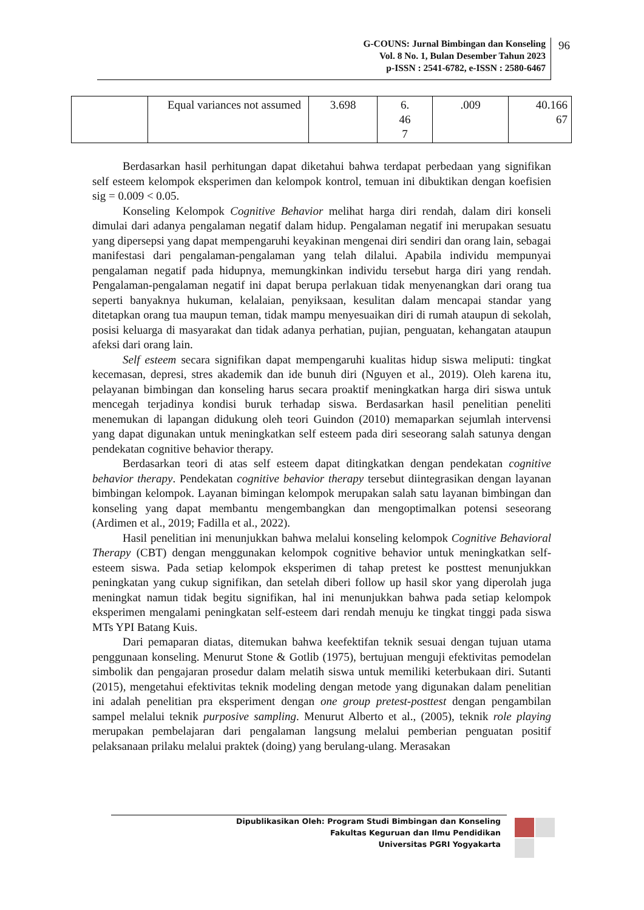G-COUNS: Jurnal Bimbingan dan Konseling
Vol. 8 No. 1, Bulan Desember Tahun 2023
p-ISSN : 2541-6782, e-ISSN : 2580-6467
96
| | Equal variances not assumed | 3.698 | 6. 46 7 | .009 | 40.166 67 |
Berdasarkan hasil perhitungan dapat diketahui bahwa terdapat perbedaan yang signifikan self esteem kelompok eksperimen dan kelompok kontrol, temuan ini dibuktikan dengan koefisien sig = 0.009 < 0.05.
Konseling Kelompok Cognitive Behavior melihat harga diri rendah, dalam diri konseli dimulai dari adanya pengalaman negatif dalam hidup. Pengalaman negatif ini merupakan sesuatu yang dipersepsi yang dapat mempengaruhi keyakinan mengenai diri sendiri dan orang lain, sebagai manifestasi dari pengalaman-pengalaman yang telah dilalui. Apabila individu mempunyai pengalaman negatif pada hidupnya, memungkinkan individu tersebut harga diri yang rendah. Pengalaman-pengalaman negatif ini dapat berupa perlakuan tidak menyenangkan dari orang tua seperti banyaknya hukuman, kelalaian, penyiksaan, kesulitan dalam mencapai standar yang ditetapkan orang tua maupun teman, tidak mampu menyesuaikan diri di rumah ataupun di sekolah, posisi keluarga di masyarakat dan tidak adanya perhatian, pujian, penguatan, kehangatan ataupun afeksi dari orang lain.
Self esteem secara signifikan dapat mempengaruhi kualitas hidup siswa meliputi: tingkat kecemasan, depresi, stres akademik dan ide bunuh diri (Nguyen et al., 2019). Oleh karena itu, pelayanan bimbingan dan konseling harus secara proaktif meningkatkan harga diri siswa untuk mencegah terjadinya kondisi buruk terhadap siswa. Berdasarkan hasil penelitian peneliti menemukan di lapangan didukung oleh teori Guindon (2010) memaparkan sejumlah intervensi yang dapat digunakan untuk meningkatkan self esteem pada diri seseorang salah satunya dengan pendekatan cognitive behavior therapy.
Berdasarkan teori di atas self esteem dapat ditingkatkan dengan pendekatan cognitive behavior therapy. Pendekatan cognitive behavior therapy tersebut diintegrasikan dengan layanan bimbingan kelompok. Layanan bimingan kelompok merupakan salah satu layanan bimbingan dan konseling yang dapat membantu mengembangkan dan mengoptimalkan potensi seseorang (Ardimen et al., 2019; Fadilla et al., 2022).
Hasil penelitian ini menunjukkan bahwa melalui konseling kelompok Cognitive Behavioral Therapy (CBT) dengan menggunakan kelompok cognitive behavior untuk meningkatkan self-esteem siswa. Pada setiap kelompok eksperimen di tahap pretest ke posttest menunjukkan peningkatan yang cukup signifikan, dan setelah diberi follow up hasil skor yang diperolah juga meningkat namun tidak begitu signifikan, hal ini menunjukkan bahwa pada setiap kelompok eksperimen mengalami peningkatan self-esteem dari rendah menuju ke tingkat tinggi pada siswa MTs YPI Batang Kuis.
Dari pemaparan diatas, ditemukan bahwa keefektifan teknik sesuai dengan tujuan utama penggunaan konseling. Menurut Stone & Gotlib (1975), bertujuan menguji efektivitas pemodelan simbolik dan pengajaran prosedur dalam melatih siswa untuk memiliki keterbukaan diri. Sutanti (2015), mengetahui efektivitas teknik modeling dengan metode yang digunakan dalam penelitian ini adalah penelitian pra eksperiment dengan one group pretest-posttest dengan pengambilan sampel melalui teknik purposive sampling. Menurut Alberto et al., (2005), teknik role playing merupakan pembelajaran dari pengalaman langsung melalui pemberian penguatan positif pelaksanaan prilaku melalui praktek (doing) yang berulang-ulang. Merasakan
Dipublikasikan Oleh: Program Studi Bimbingan dan Konseling
Fakultas Keguruan dan Ilmu Pendidikan
Universitas PGRI Yogyakarta